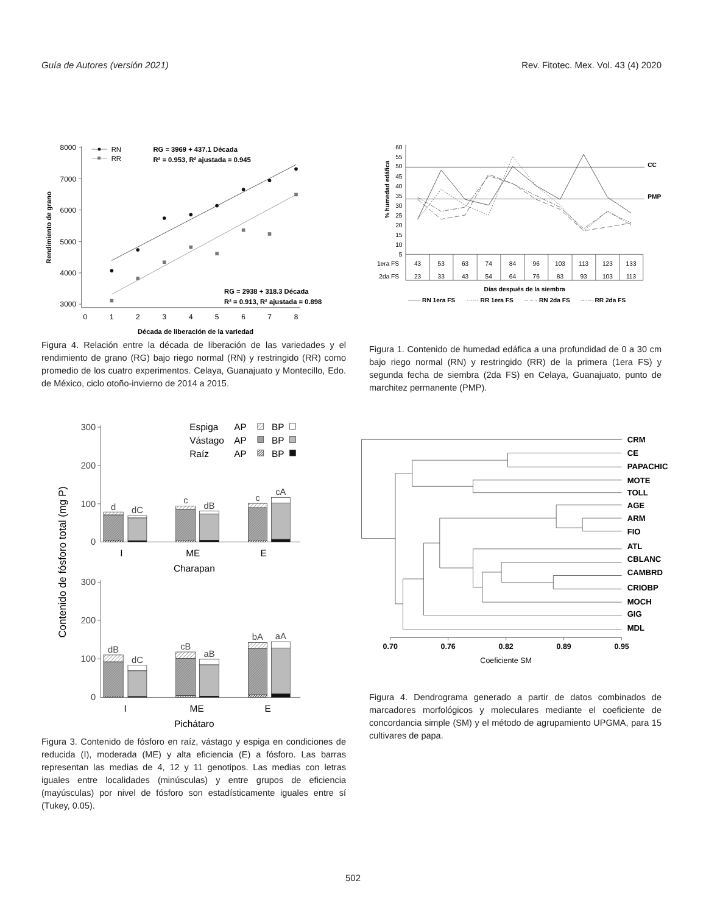Guía de Autores (versión 2021) Rev. Fitotec. Mex. Vol. 43 (4) 2020
8000
7000
6000
5000
4000
3000
0
1
2
3
4
5
6
7
8
RN
RR
RG = 3969 + 437.1 Década
R² = 0.953, R² ajustada = 0.945
RG = 2938 + 318.3 Década
R² = 0.913, R² ajustada = 0.898
Década de liberación de la variedad
Rendimiento de grano
Figura 4. Relación entre la década de liberación de las variedades y el rendimiento de grano (RG) bajo riego normal (RN) y restringido (RR) como promedio de los cuatro experimentos. Celaya, Guanajuato y Montecillo, Edo. de México, ciclo otoño-invierno de 2014 a 2015.
60
55
50
45
40
35
30
25
20
15
10
5
1era FS
2da FS
43
53
63
74
84
96
103
113
123
133
23
33
43
54
64
76
83
93
103
113
CC
PMP
Días después de la siembra
RN 1era FS
RR 1era FS
RN 2da FS
RR 2da FS
% humedad edáfica
Figura 1. Contenido de humedad edáfica a una profundidad de 0 a 30 cm bajo riego normal (RN) y restringido (RR) de la primera (1era FS) y segunda fecha de siembra (2da FS) en Celaya, Guanajuato, punto de marchitez permanente (PMP).
Espiga
AP
BP
Vástago
AP
BP
Raíz
AP
BP
300
200
100
0
300
200
100
0
d
dC
c
dB
c
cA
dB
dC
cB
aB
bA
aA
I
ME
E
Charapan
I
ME
E
Pichátaro
Contenido de fósforo total (mg P)
Figura 3. Contenido de fósforo en raíz, vástago y espiga en condiciones de reducida (I), moderada (ME) y alta eficiencia (E) a fósforo. Las barras representan las medias de 4, 12 y 11 genotipos. Las medias con letras iguales entre localidades (minúsculas) y entre grupos de eficiencia (mayúsculas) por nivel de fósforo son estadísticamente iguales entre sí (Tukey, 0.05).
CRM
CE
PAPACHIC
MOTE
TOLL
AGE
ARM
FIO
ATL
CBLANC
CAMBRD
CRIOBP
MOCH
GIG
MDL
0.70
0.76
0.82
0.89
0.95
Coeficiente SM
Figura 4. Dendrograma generado a partir de datos combinados de marcadores morfológicos y moleculares mediante el coeficiente de concordancia simple (SM) y el método de agrupamiento UPGMA, para 15 cultivares de papa.
502